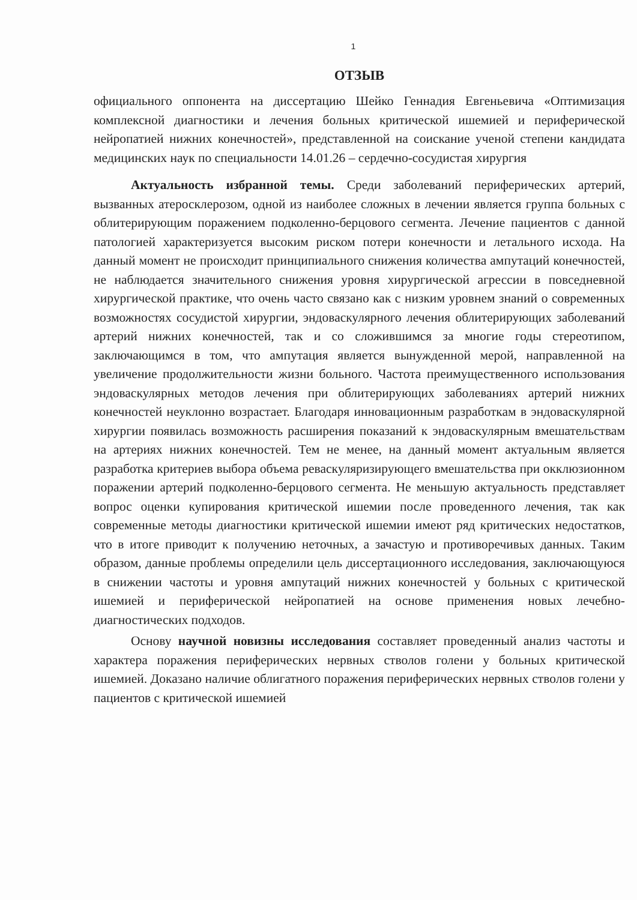1
ОТЗЫВ
официального оппонента на диссертацию Шейко Геннадия Евгеньевича «Оптимизация комплексной диагностики и лечения больных критической ишемией и периферической нейропатией нижних конечностей», представленной на соискание ученой степени кандидата медицинских наук по специальности 14.01.26 – сердечно-сосудистая хирургия
Актуальность избранной темы. Среди заболеваний периферических артерий, вызванных атеросклерозом, одной из наиболее сложных в лечении является группа больных с облитерирующим поражением подколенно-берцового сегмента. Лечение пациентов с данной патологией характеризуется высоким риском потери конечности и летального исхода. На данный момент не происходит принципиального снижения количества ампутаций конечностей, не наблюдается значительного снижения уровня хирургической агрессии в повседневной хирургической практике, что очень часто связано как с низким уровнем знаний о современных возможностях сосудистой хирургии, эндоваскулярного лечения облитерирующих заболеваний артерий нижних конечностей, так и со сложившимся за многие годы стереотипом, заключающимся в том, что ампутация является вынужденной мерой, направленной на увеличение продолжительности жизни больного. Частота преимущественного использования эндоваскулярных методов лечения при облитерирующих заболеваниях артерий нижних конечностей неуклонно возрастает. Благодаря инновационным разработкам в эндоваскулярной хирургии появилась возможность расширения показаний к эндоваскулярным вмешательствам на артериях нижних конечностей. Тем не менее, на данный момент актуальным является разработка критериев выбора объема реваскуляризирующего вмешательства при окклюзионном поражении артерий подколенно-берцового сегмента. Не меньшую актуальность представляет вопрос оценки купирования критической ишемии после проведенного лечения, так как современные методы диагностики критической ишемии имеют ряд критических недостатков, что в итоге приводит к получению неточных, а зачастую и противоречивых данных. Таким образом, данные проблемы определили цель диссертационного исследования, заключающуюся в снижении частоты и уровня ампутаций нижних конечностей у больных с критической ишемией и периферической нейропатией на основе применения новых лечебно-диагностических подходов.
Основу научной новизны исследования составляет проведенный анализ частоты и характера поражения периферических нервных стволов голени у больных критической ишемией. Доказано наличие облигатного поражения периферических нервных стволов голени у пациентов с критической ишемией